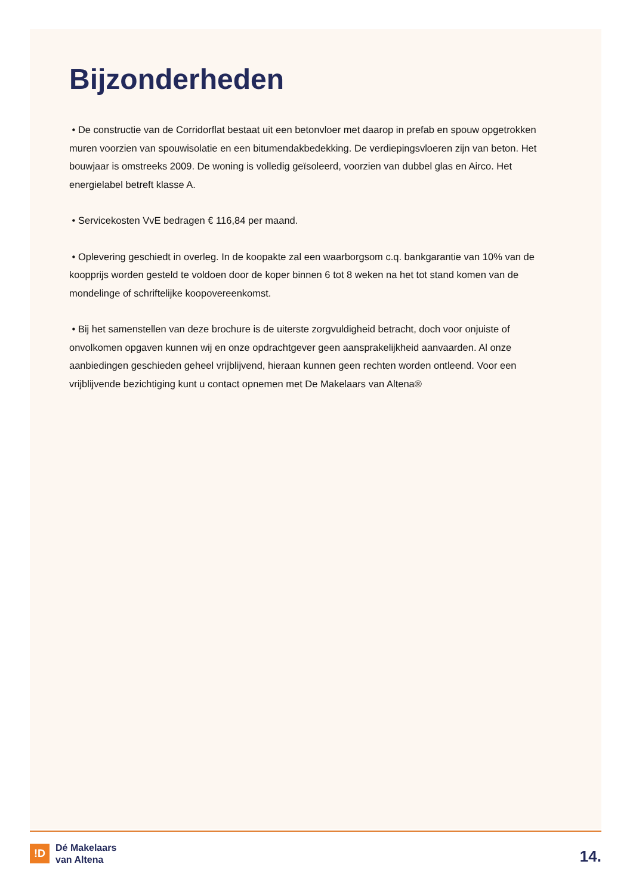Bijzonderheden
• De constructie van de Corridorflat bestaat uit een betonvloer met daarop in prefab en spouw opgetrokken muren voorzien van spouwisolatie en een bitumendakbedekking. De verdiepingsvloeren zijn van beton. Het bouwjaar is omstreeks 2009. De woning is volledig geïsoleerd, voorzien van dubbel glas en Airco. Het energielabel betreft klasse A.
• Servicekosten VvE bedragen € 116,84 per maand.
• Oplevering geschiedt in overleg. In de koopakte zal een waarborgsom c.q. bankgarantie van 10% van de koopprijs worden gesteld te voldoen door de koper binnen 6 tot 8 weken na het tot stand komen van de mondelinge of schriftelijke koopovereenkomst.
• Bij het samenstellen van deze brochure is de uiterste zorgvuldigheid betracht, doch voor onjuiste of onvolkomen opgaven kunnen wij en onze opdrachtgever geen aansprakelijkheid aanvaarden. Al onze aanbiedingen geschieden geheel vrijblijvend, hieraan kunnen geen rechten worden ontleend. Voor een vrijblijvende bezichtiging kunt u contact opnemen met De Makelaars van Altena®
!D
Dé Makelaars
van Altena
14.